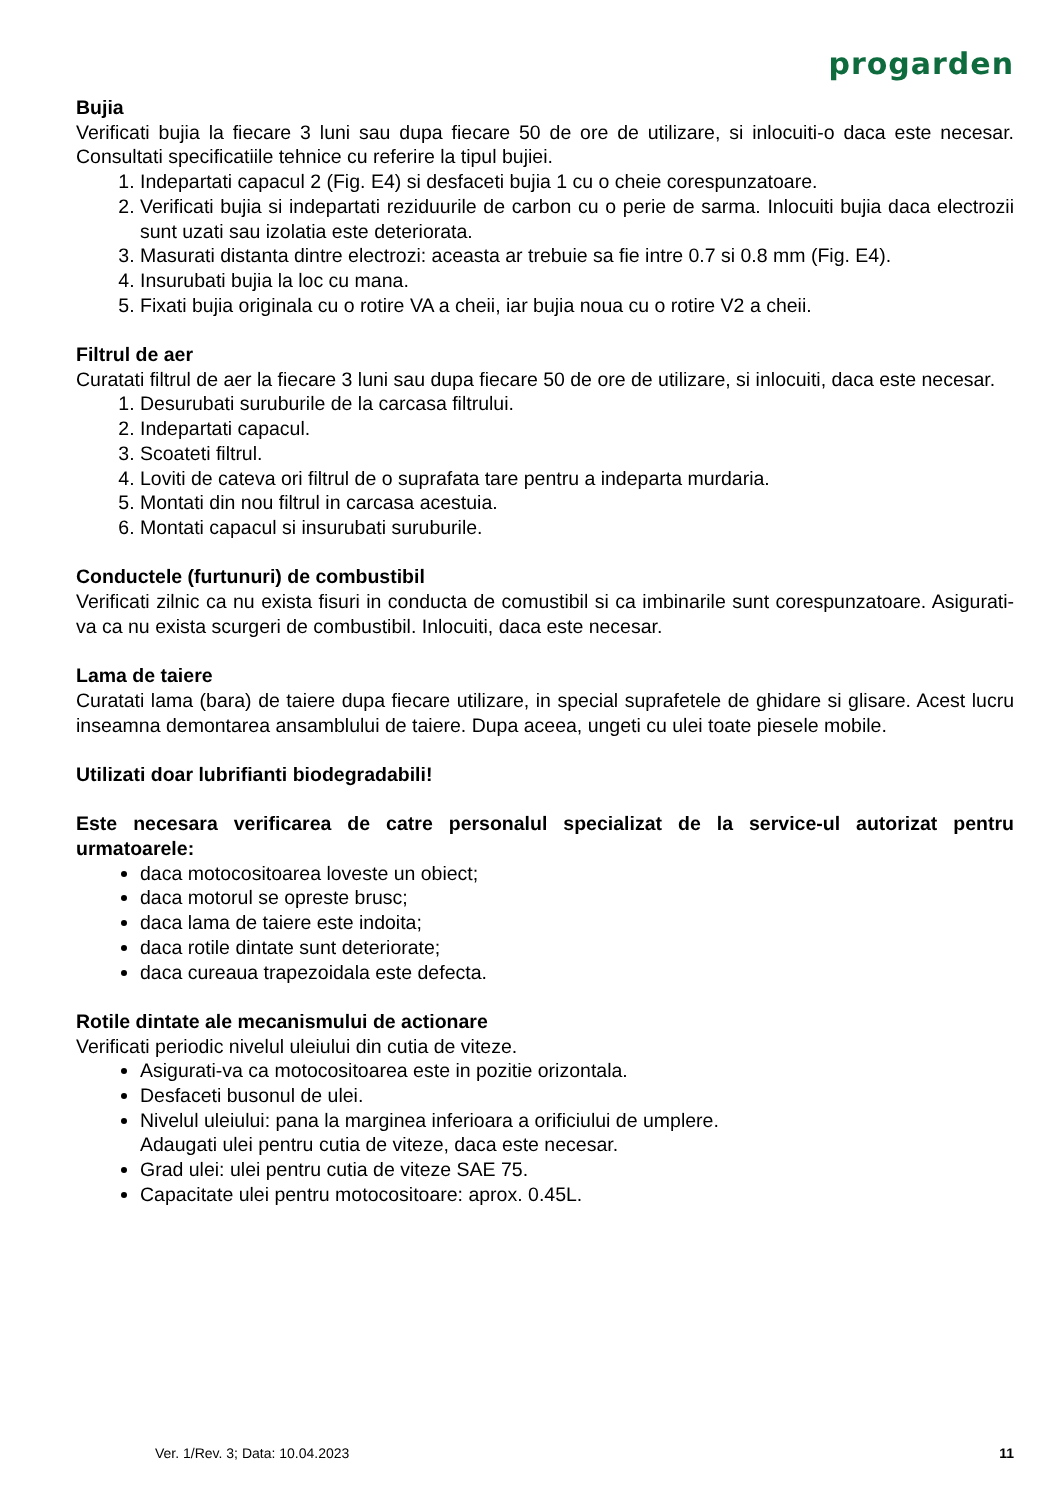progarden
Bujia
Verificati bujia la fiecare 3 luni sau dupa fiecare 50 de ore de utilizare, si inlocuiti-o daca este necesar. Consultati specificatiile tehnice cu referire la tipul bujiei.
1. Indepartati capacul 2 (Fig. E4) si desfaceti bujia 1 cu o cheie corespunzatoare.
2. Verificati bujia si indepartati reziduurile de carbon cu o perie de sarma. Inlocuiti bujia daca electrozii sunt uzati sau izolatia este deteriorata.
3. Masurati distanta dintre electrozi: aceasta ar trebuie sa fie intre 0.7 si 0.8 mm (Fig. E4).
4. Insurubati bujia la loc cu mana.
5. Fixati bujia originala cu o rotire VA a cheii, iar bujia noua cu o rotire V2 a cheii.
Filtrul de aer
Curatati filtrul de aer la fiecare 3 luni sau dupa fiecare 50 de ore de utilizare, si inlocuiti, daca este necesar.
1. Desurubati suruburile de la carcasa filtrului.
2. Indepartati capacul.
3. Scoateti filtrul.
4. Loviti de cateva ori filtrul de o suprafata tare pentru a indeparta murdaria.
5. Montati din nou filtrul in carcasa acestuia.
6. Montati capacul si insurubati suruburile.
Conductele (furtunuri) de combustibil
Verificati zilnic ca nu exista fisuri in conducta de comustibil si ca imbinarile sunt corespunzatoare. Asigurati-va ca nu exista scurgeri de combustibil. Inlocuiti, daca este necesar.
Lama de taiere
Curatati lama (bara) de taiere dupa fiecare utilizare, in special suprafetele de ghidare si glisare. Acest lucru inseamna demontarea ansamblului de taiere. Dupa aceea, ungeti cu ulei toate piesele mobile.
Utilizati doar lubrifianti biodegradabili!
Este necesara verificarea de catre personalul specializat de la service-ul autorizat pentru urmatoarele:
daca motocositoarea loveste un obiect;
daca motorul se opreste brusc;
daca lama de taiere este indoita;
daca rotile dintate sunt deteriorate;
daca cureaua trapezoidala este defecta.
Rotile dintate ale mecanismului de actionare
Verificati periodic nivelul uleiului din cutia de viteze.
Asigurati-va ca motocositoarea este in pozitie orizontala.
Desfaceti busonul de ulei.
Nivelul uleiului: pana la marginea inferioara a orificiului de umplere.
Adaugati ulei pentru cutia de viteze, daca este necesar.
Grad ulei: ulei pentru cutia de viteze SAE 75.
Capacitate ulei pentru motocositoare: aprox. 0.45L.
Ver. 1/Rev. 3; Data: 10.04.2023 11